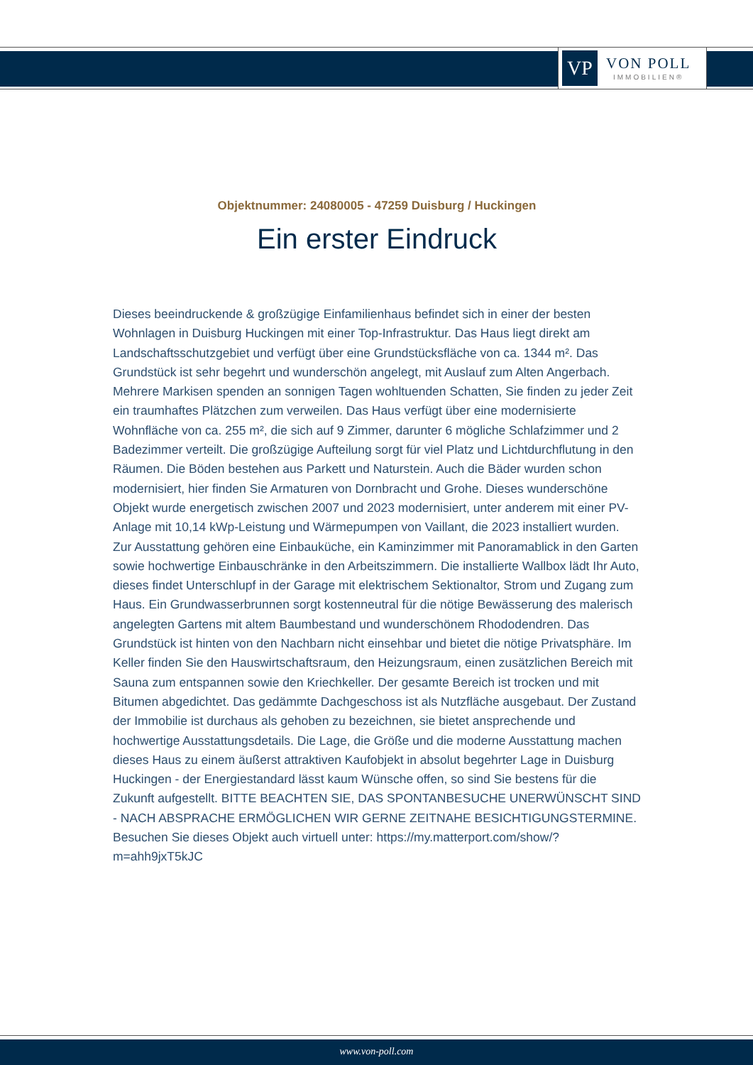VP
VON POLL
IMMOBILIEN®
Objektnummer: 24080005 - 47259 Duisburg / Huckingen
Ein erster Eindruck
Dieses beeindruckende & großzügige Einfamilienhaus befindet sich in einer der besten Wohnlagen in Duisburg Huckingen mit einer Top-Infrastruktur. Das Haus liegt direkt am Landschaftsschutzgebiet und verfügt über eine Grundstücksfläche von ca. 1344 m². Das Grundstück ist sehr begehrt und wunderschön angelegt, mit Auslauf zum Alten Angerbach. Mehrere Markisen spenden an sonnigen Tagen wohltuenden Schatten, Sie finden zu jeder Zeit ein traumhaftes Plätzchen zum verweilen. Das Haus verfügt über eine modernisierte Wohnfläche von ca. 255 m², die sich auf 9 Zimmer, darunter 6 mögliche Schlafzimmer und 2 Badezimmer verteilt. Die großzügige Aufteilung sorgt für viel Platz und Lichtdurchflutung in den Räumen. Die Böden bestehen aus Parkett und Naturstein. Auch die Bäder wurden schon modernisiert, hier finden Sie Armaturen von Dornbracht und Grohe. Dieses wunderschöne Objekt wurde energetisch zwischen 2007 und 2023 modernisiert, unter anderem mit einer PV-Anlage mit 10,14 kWp-Leistung und Wärmepumpen von Vaillant, die 2023 installiert wurden. Zur Ausstattung gehören eine Einbauküche, ein Kaminzimmer mit Panoramablick in den Garten sowie hochwertige Einbauschränke in den Arbeitszimmern. Die installierte Wallbox lädt Ihr Auto, dieses findet Unterschlupf in der Garage mit elektrischem Sektionaltor, Strom und Zugang zum Haus. Ein Grundwasserbrunnen sorgt kostenneutral für die nötige Bewässerung des malerisch angelegten Gartens mit altem Baumbestand und wunderschönem Rhododendren. Das Grundstück ist hinten von den Nachbarn nicht einsehbar und bietet die nötige Privatsphäre. Im Keller finden Sie den Hauswirtschaftsraum, den Heizungsraum, einen zusätzlichen Bereich mit Sauna zum entspannen sowie den Kriechkeller. Der gesamte Bereich ist trocken und mit Bitumen abgedichtet. Das gedämmte Dachgeschoss ist als Nutzfläche ausgebaut. Der Zustand der Immobilie ist durchaus als gehoben zu bezeichnen, sie bietet ansprechende und hochwertige Ausstattungsdetails. Die Lage, die Größe und die moderne Ausstattung machen dieses Haus zu einem äußerst attraktiven Kaufobjekt in absolut begehrter Lage in Duisburg Huckingen - der Energiestandard lässt kaum Wünsche offen, so sind Sie bestens für die Zukunft aufgestellt. BITTE BEACHTEN SIE, DAS SPONTANBESUCHE UNERWÜNSCHT SIND - NACH ABSPRACHE ERMÖGLICHEN WIR GERNE ZEITNAHE BESICHTIGUNGSTERMINE. Besuchen Sie dieses Objekt auch virtuell unter: https://my.matterport.com/show/?m=ahh9jxT5kJC
www.von-poll.com